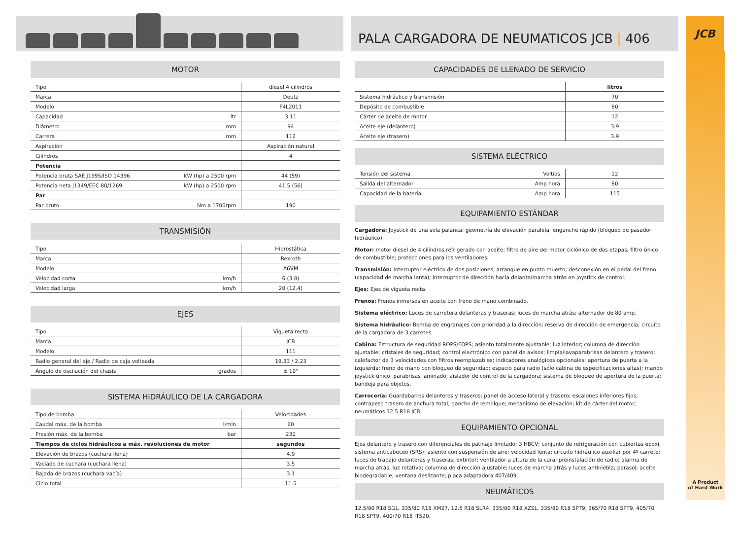PALA CARGADORA DE NEUMATICOS JCB | 406
JCB
MOTOR
| Tipo | | diesel 4 cilindros |
| Marca | | Deutz |
| Modelo | | F4L2011 |
| Capacidad | ltr | 3.11 |
| Diámetro | mm | 94 |
| Carrera | mm | 112 |
| Aspiración | | Aspiración natural |
| Cilindros | | 4 |
| Potencia | | |
| Potencia bruta SAE J1995/ISO 14396 | kW (hp) a 2500 rpm | 44 (59) |
| Potencia neta J1349/EEC 80/1269 | kW (hp) a 2500 rpm | 41.5 (56) |
| Par | | |
| Par bruto | Nm a 1700rpm | 190 |
TRANSMISIÓN
| Tipo | | Hidrostática |
| Marca | | Rexroth |
| Modelo | | A6VM |
| Velocidad corta | km/h | 6 (3.8) |
| Velocidad larga | km/h | 20 (12.4) |
EJES
| Tipo | | Vigueta recta |
| Marca | | JCB |
| Modelo | | 111 |
| Radio general del eje / Radio de caja volteada | | 19.33 / 2.23 |
| Ángulo de oscilación del chasis | grados | ± 10° |
SISTEMA HIDRÁULICO DE LA CARGADORA
| Tipo de bomba | | Velocidades |
| Caudal máx. de la bomba | l/min | 60 |
| Presión máx. de la bomba | bar | 230 |
| Tiempos de ciclos hidráulicos a máx. revoluciones de motor | | segundos |
| Elevación de brazos (cuchara llena) | | 4.9 |
| Vaciado de cuchara (cuchara llena) | | 3.5 |
| Bajada de brazos (cuchara vacía) | | 3.1 |
| Ciclo total | | 11.5 |
CAPACIDADES DE LLENADO DE SERVICIO
| | litros |
| --- | --- |
| Sistema hidráulico y transmisión | 70 |
| Depósito de combustible | 80 |
| Cárter de aceite de motor | 12 |
| Aceite eje (delantero) | 3.9 |
| Aceite eje (trasero) | 3.9 |
SISTEMA ELÉCTRICO
| Tensión del sistema | Voltios | 12 |
| Salida del alternador | Amp hora | 80 |
| Capacidad de la batería | Amp hora | 115 |
EQUIPAMIENTO ESTÁNDAR
Cargadora: Joystick de una sola palanca; geometría de elevación paralela; enganche rápido (bloqueo de pasador hidráulico).
Motor: motor diesel de 4 cilindros refrigerado con aceite; filtro de aire del motor ciclónico de dos etapas; filtro único de combustible; protecciones para los ventiladores.
Transmisión: Interruptor eléctrico de dos posiciones; arranque en punto muerto; desconexión en el pedal del freno (capacidad de marcha lenta); interruptor de dirección hacia delante/marcha atrás en joystick de control.
Ejes: Ejes de vigueta recta.
Frenos: Frenos inmersos en aceite con freno de mano combinado.
Sistema eléctrico: Luces de carretera delanteras y traseras; luces de marcha atrás; alternador de 80 amp.
Sistema hidráulico: Bomba de engranajes con prioridad a la dirección; reserva de dirección de emergencia; circuito de la cargadora de 3 carretes.
Cabina: Estructura de seguridad ROPS/FOPS; asiento totalmente ajustable; luz interior; columna de dirección ajustable; cristales de seguridad; control electrónico con panel de avisos; limpia/lavaparabrisas delantero y trasero; calefactor de 3 velocidades con filtros reemplazables; indicadores analógicos opcionales; apertura de puerta a la izquierda; freno de mano con bloqueo de seguridad; espacio para radio (sólo cabina de especificaciones altas); mando joystick único; parabrisas laminado; aislador de control de la cargadora; sistema de bloqueo de apertura de la puerta; bandeja para objetos.
Carrocería: Guardabarros delanteros y traseros; panel de acceso lateral y trasero; escalones inferiores fijos; contrapeso trasero de anchura total; gancho de remolque; mecanismo de elevación; kit de cárter del motor; neumáticos 12.5 R18 JCB.
EQUIPAMIENTO OPCIONAL
Ejes delantero y trasero con diferenciales de patinaje limitado; 3 HBCV; conjunto de refrigeración con cubiertas epoxi; sistema anticabeceo (SRS); asiento con suspensión de aire; velocidad lenta; circuito hidráulico auxiliar por 4º carrete; luces de trabajo delanteras y traseras; extintor; ventilador a altura de la cara; preinstalación de radio; alarma de marcha atrás; luz rotativa; columna de dirección ajustable; luces de marcha atrás y luces antiniebla; parasol; aceite biodegradable; ventana deslizante; placa adaptadora 407/409.
NEUMÁTICOS
12.5/80 R18 SGL, 335/80 R18 XM27, 12.5 R18 SLR4, 335/80 R18 XZSL, 335/80 R18 SPT9, 365/70 R18 SPT9, 405/70 R18 SPT9, 400/70 R18 IT520.
A Product
of Hard Work